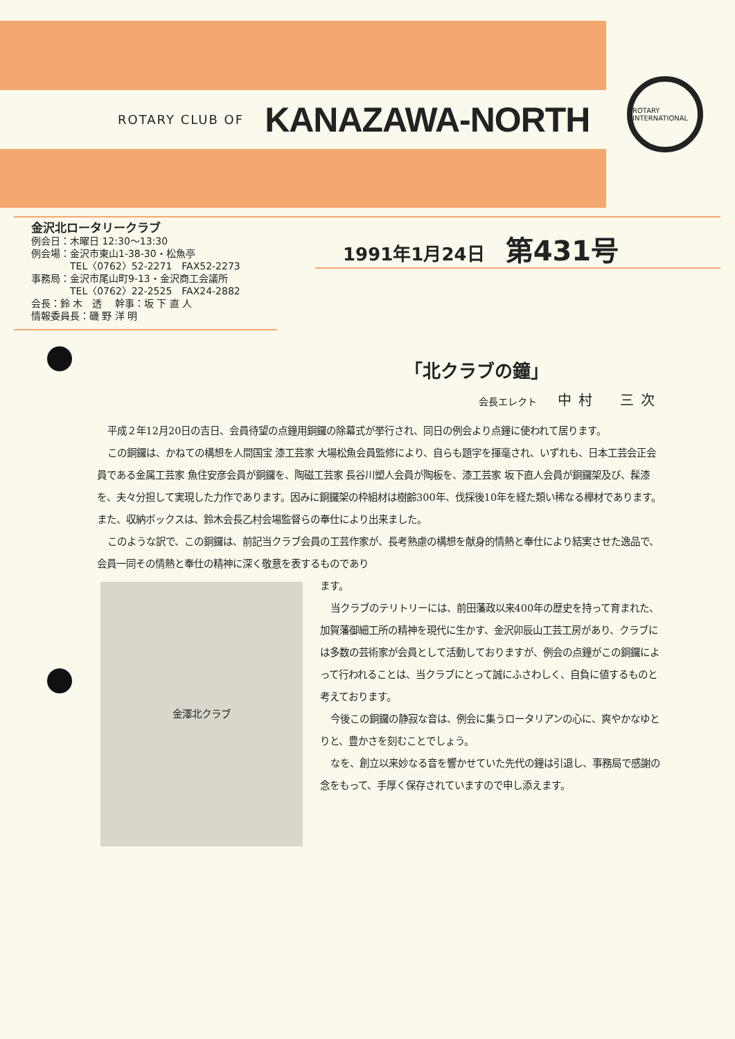ROTARY CLUB OF KANAZAWA-NORTH
ROTARY INTERNATIONAL
金沢北ロータリークラブ
例会日：木曜日 12:30〜13:30
例会場：金沢市東山1-38-30・松魚亭
　　　　TEL〈0762〉52-2271　FAX52-2273
事務局：金沢市尾山町9-13・金沢商工会議所
　　　　TEL〈0762〉22-2525　FAX24-2882
会長：鈴 木　透　 幹事：坂 下 直 人
情報委員長：磯 野 洋 明
1991年1月24日 第431号
「北クラブの鐘」
会長エレクト 中村　三次
平成２年12月20日の吉日、会員待望の点鐘用銅鑼の除幕式が挙行され、同日の例会より点鐘に使われて居ります。
この銅鑼は、かねての構想を人間国宝 漆工芸家 大場松魚会員監修により、自らも題字を揮毫され、いずれも、日本工芸会正会員である金属工芸家 魚住安彦会員が銅鑼を、陶磁工芸家 長谷川塑人会員が陶板を、漆工芸家 坂下直人会員が銅鑼架及び、髹漆を、夫々分担して実現した力作であります。因みに銅鑼架の枠組材は樹齢300年、伐採後10年を経た類い稀なる欅材であります。また、収納ボックスは、鈴木会長乙村会場監督らの奉仕により出来ました。
このような訳で、この銅鑼は、前記当クラブ会員の工芸作家が、長考熟慮の構想を献身的情熱と奉仕により結実させた逸品で、会員一同その情熱と奉仕の精神に深く敬意を表するものであり
金澤北クラブ
ます。
当クラブのテリトリーには、前田藩政以来400年の歴史を持って育まれた、加賀藩御細工所の精神を現代に生かす、金沢卯辰山工芸工房があり、クラブには多数の芸術家が会員として活動しておりますが、例会の点鐘がこの銅鑼によって行われることは、当クラブにとって誠にふさわしく、自負に値するものと考えております。
今後この銅鑼の静寂な音は、例会に集うロータリアンの心に、爽やかなゆとりと、豊かさを刻むことでしょう。
なを、創立以来妙なる音を響かせていた先代の鐘は引退し、事務局で感謝の念をもって、手厚く保存されていますので申し添えます。